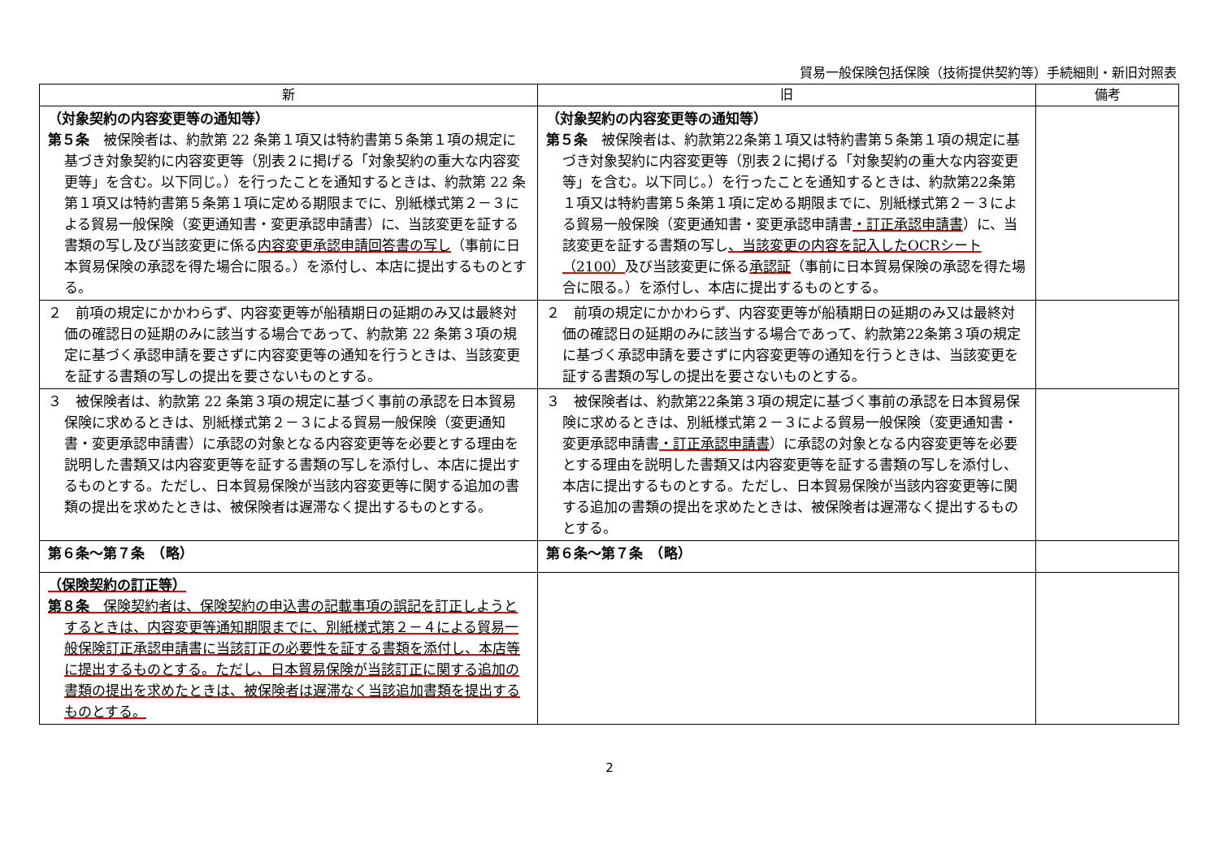貿易一般保険包括保険（技術提供契約等）手続細則・新旧対照表
| 新 | 旧 | 備考 |
| --- | --- | --- |
| （対象契約の内容変更等の通知等） 第５条 被保険者は、約款第 22 条第１項又は特約書第５条第１項の規定に基づき対象契約に内容変更等（別表２に掲げる「対象契約の重大な内容変更等」を含む。以下同じ。）を行ったことを通知するときは、約款第 22 条第１項又は特約書第５条第１項に定める期限までに、別紙様式第２－３による貿易一般保険（変更通知書・変更承認申請書）に、当該変更を証する書類の写し及び当該変更に係る 内容変更承認申請回答書の写し （事前に日本貿易保険の承認を得た場合に限る。）を添付し、本店に提出するものとする。 | （対象契約の内容変更等の通知等） 第５条 被保険者は、約款第22条第１項又は特約書第５条第１項の規定に基づき対象契約に内容変更等（別表２に掲げる「対象契約の重大な内容変更等」を含む。以下同じ。）を行ったことを通知するときは、約款第22条第１項又は特約書第５条第１項に定める期限までに、別紙様式第２－３による貿易一般保険（変更通知書・変更承認申請書 ・訂正承認申請書 ）に、当該変更を証する書類の写し 、当該変更の内容を記入したOCRシート（2100） 及び当該変更に係る 承認証 （事前に日本貿易保険の承認を得た場合に限る。）を添付し、本店に提出するものとする。 | |
| ２ 前項の規定にかかわらず、内容変更等が船積期日の延期のみ又は最終対価の確認日の延期のみに該当する場合であって、約款第 22 条第３項の規定に基づく承認申請を要さずに内容変更等の通知を行うときは、当該変更を証する書類の写しの提出を要さないものとする。 | ２ 前項の規定にかかわらず、内容変更等が船積期日の延期のみ又は最終対価の確認日の延期のみに該当する場合であって、約款第22条第３項の規定に基づく承認申請を要さずに内容変更等の通知を行うときは、当該変更を証する書類の写しの提出を要さないものとする。 | |
| ３ 被保険者は、約款第 22 条第３項の規定に基づく事前の承認を日本貿易保険に求めるときは、別紙様式第２－３による貿易一般保険（変更通知書・変更承認申請書）に承認の対象となる内容変更等を必要とする理由を説明した書類又は内容変更等を証する書類の写しを添付し、本店に提出するものとする。ただし、日本貿易保険が当該内容変更等に関する追加の書類の提出を求めたときは、被保険者は遅滞なく提出するものとする。 | ３ 被保険者は、約款第22条第３項の規定に基づく事前の承認を日本貿易保険に求めるときは、別紙様式第２－３による貿易一般保険（変更通知書・変更承認申請書 ・訂正承認申請書 ）に承認の対象となる内容変更等を必要とする理由を説明した書類又は内容変更等を証する書類の写しを添付し、本店に提出するものとする。ただし、日本貿易保険が当該内容変更等に関する追加の書類の提出を求めたときは、被保険者は遅滞なく提出するものとする。 | |
| 第６条～第７条 （略） | 第６条～第７条 （略） | |
| （保険契約の訂正等） 第８条 保険契約者は、保険契約の申込書の記載事項の誤記を訂正しようとするときは、内容変更等通知期限までに、別紙様式第２－４による貿易一般保険訂正承認申請書に当該訂正の必要性を証する書類を添付し、本店等に提出するものとする。ただし、日本貿易保険が当該訂正に関する追加の書類の提出を求めたときは、被保険者は遅滞なく当該追加書類を提出するものとする。 | | |
2